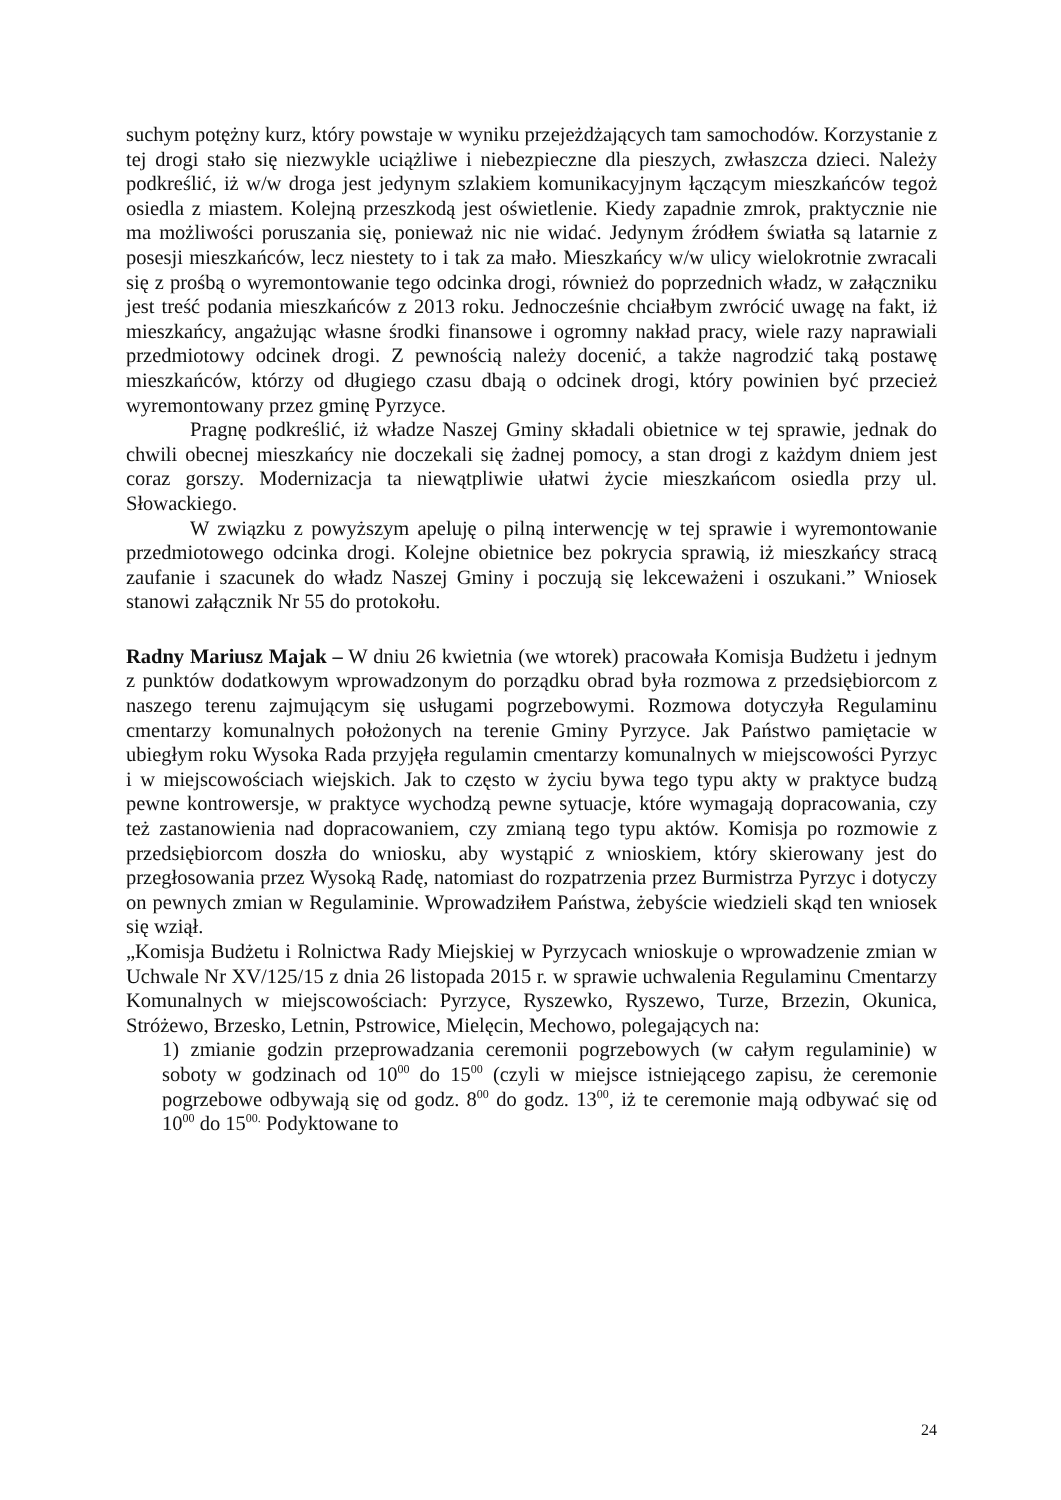suchym potężny kurz, który powstaje w wyniku przejeżdżających tam samochodów. Korzystanie z tej drogi stało się niezwykle uciążliwe i niebezpieczne dla pieszych, zwłaszcza dzieci. Należy podkreślić, iż w/w droga jest jedynym szlakiem komunikacyjnym łączącym mieszkańców tegoż osiedla z miastem. Kolejną przeszkodą jest oświetlenie. Kiedy zapadnie zmrok, praktycznie nie ma możliwości poruszania się, ponieważ nic nie widać. Jedynym źródłem światła są latarnie z posesji mieszkańców, lecz niestety to i tak za mało. Mieszkańcy w/w ulicy wielokrotnie zwracali się z prośbą o wyremontowanie tego odcinka drogi, również do poprzednich władz, w załączniku jest treść podania mieszkańców z 2013 roku. Jednocześnie chciałbym zwrócić uwagę na fakt, iż mieszkańcy, angażując własne środki finansowe i ogromny nakład pracy, wiele razy naprawiali przedmiotowy odcinek drogi. Z pewnością należy docenić, a także nagrodzić taką postawę mieszkańców, którzy od długiego czasu dbają o odcinek drogi, który powinien być przecież wyremontowany przez gminę Pyrzyce.
Pragnę podkreślić, iż władze Naszej Gminy składali obietnice w tej sprawie, jednak do chwili obecnej mieszkańcy nie doczekali się żadnej pomocy, a stan drogi z każdym dniem jest coraz gorszy. Modernizacja ta niewątpliwie ułatwi życie mieszkańcom osiedla przy ul. Słowackiego.
W związku z powyższym apeluję o pilną interwencję w tej sprawie i wyremontowanie przedmiotowego odcinka drogi. Kolejne obietnice bez pokrycia sprawią, iż mieszkańcy stracą zaufanie i szacunek do władz Naszej Gminy i poczują się lekceważeni i oszukani.” Wniosek stanowi załącznik Nr 55 do protokołu.
Radny Mariusz Majak – W dniu 26 kwietnia (we wtorek) pracowała Komisja Budżetu i jednym z punktów dodatkowym wprowadzonym do porządku obrad była rozmowa z przedsiębiorcom z naszego terenu zajmującym się usługami pogrzebowymi. Rozmowa dotyczyła Regulaminu cmentarzy komunalnych położonych na terenie Gminy Pyrzyce. Jak Państwo pamiętacie w ubiegłym roku Wysoka Rada przyjęła regulamin cmentarzy komunalnych w miejscowości Pyrzyc i w miejscowościach wiejskich. Jak to często w życiu bywa tego typu akty w praktyce budzą pewne kontrowersje, w praktyce wychodzą pewne sytuacje, które wymagają dopracowania, czy też zastanowienia nad dopracowaniem, czy zmianą tego typu aktów. Komisja po rozmowie z przedsiębiorcom doszła do wniosku, aby wystąpić z wnioskiem, który skierowany jest do przegłosowania przez Wysoką Radę, natomiast do rozpatrzenia przez Burmistrza Pyrzyc i dotyczy on pewnych zmian w Regulaminie. Wprowadziłem Państwa, żebyście wiedzieli skąd ten wniosek się wziął.
„Komisja Budżetu i Rolnictwa Rady Miejskiej w Pyrzycach wnioskuje o wprowadzenie zmian w Uchwale Nr XV/125/15 z dnia 26 listopada 2015 r. w sprawie uchwalenia Regulaminu Cmentarzy Komunalnych w miejscowościach: Pyrzyce, Ryszewko, Ryszewo, Turze, Brzezin, Okunica, Stróżewo, Brzesko, Letnin, Pstrowice, Mielęcin, Mechowo, polegających na:
1) zmianie godzin przeprowadzania ceremonii pogrzebowych (w całym regulaminie) w soboty w godzinach od 10<sup>00</sup> do 15<sup>00</sup> (czyli w miejsce istniejącego zapisu, że ceremonie pogrzebowe odbywają się od godz. 8<sup>00</sup> do godz. 13<sup>00</sup>, iż te ceremonie mają odbywać się od 10<sup>00</sup> do 15<sup>00.</sup> Podyktowane to
24